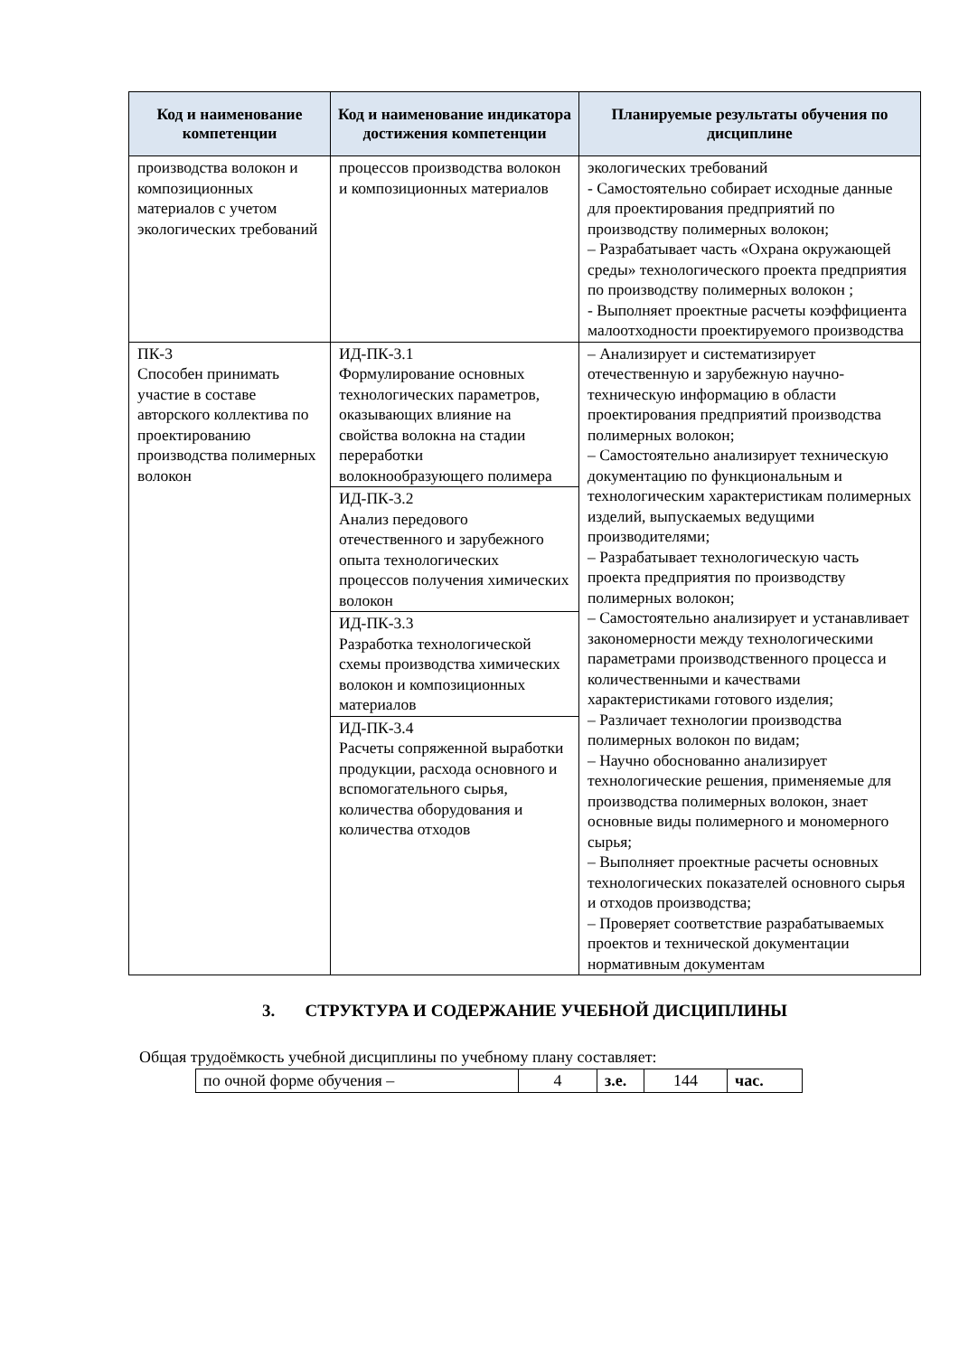| Код и наименование компетенции | Код и наименование индикатора достижения компетенции | Планируемые результаты обучения по дисциплине |
| --- | --- | --- |
| производства волокон и композиционных материалов с учетом экологических требований | процессов производства волокон и композиционных материалов | экологических требований - Самостоятельно собирает исходные данные для проектирования предприятий по производству полимерных волокон; – Разрабатывает часть «Охрана окружающей среды» технологического проекта предприятия по производству полимерных волокон ; - Выполняет проектные расчеты коэффициента малоотходности проектируемого производства |
| ПК-3 Способен принимать участие в составе авторского коллектива по проектированию производства полимерных волокон | ИД-ПК-3.1 Формулирование основных технологических параметров, оказывающих влияние на свойства волокна на стадии переработки волокнообразующего полимера ИД-ПК-3.2 Анализ передового отечественного и зарубежного опыта технологических процессов получения химических волокон ИД-ПК-3.3 Разработка технологической схемы производства химических волокон и композиционных материалов ИД-ПК-3.4 Расчеты сопряженной выработки продукции, расхода основного и вспомогательного сырья, количества оборудования и количества отходов | – Анализирует и систематизирует отечественную и зарубежную научно-техническую информацию в области проектирования предприятий производства полимерных волокон; – Самостоятельно анализирует техническую документацию по функциональным и технологическим характеристикам полимерных изделий, выпускаемых ведущими производителями; – Разрабатывает технологическую часть проекта предприятия по производству полимерных волокон; – Самостоятельно анализирует и устанавливает закономерности между технологическими параметрами производственного процесса и количественными и качествами характеристиками готового изделия; – Различает технологии производства полимерных волокон по видам; – Научно обоснованно анализирует технологические решения, применяемые для производства полимерных волокон, знает основные виды полимерного и мономерного сырья; – Выполняет проектные расчеты основных технологических показателей основного сырья и отходов производства; – Проверяет соответствие разрабатываемых проектов и технической документации нормативным документам |
3. СТРУКТУРА И СОДЕРЖАНИЕ УЧЕБНОЙ ДИСЦИПЛИНЫ
Общая трудоёмкость учебной дисциплины по учебному плану составляет:
| по очной форме обучения – | 4 | з.е. | 144 | час. |